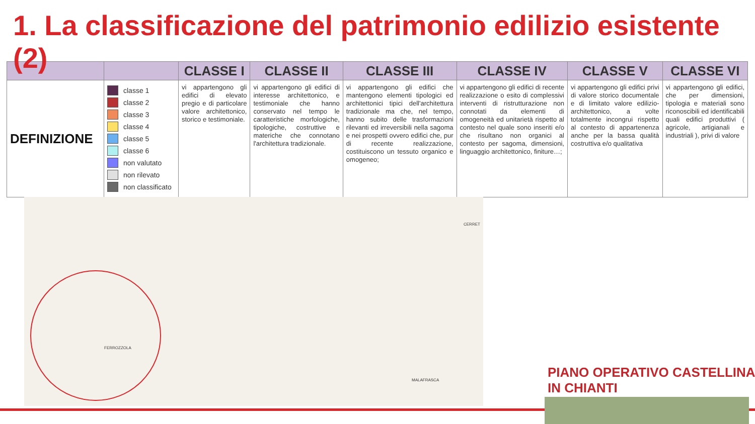1. La classificazione del patrimonio edilizio esistente (2)
| | | CLASSE I | CLASSE II | CLASSE III | CLASSE IV | CLASSE V | CLASSE VI |
| --- | --- | --- | --- | --- | --- | --- | --- |
| DEFINIZIONE | classe 1 classe 2 classe 3 classe 4 classe 5 classe 6 non valutato non rilevato non classificato | vi appartengono gli edifici di elevato pregio e di particolare valore architettonico, storico e testimoniale. | vi appartengono gli edifici di interesse architettonico, e testimoniale che hanno conservato nel tempo le caratteristiche morfologiche, tipologiche, costruttive e materiche che connotano l'architettura tradizionale. | vi appartengono gli edifici che mantengono elementi tipologici ed architettonici tipici dell'architettura tradizionale ma che, nel tempo, hanno subito delle trasformazioni rilevanti ed irreversibili nella sagoma e nei prospetti ovvero edifici che, pur di recente realizzazione, costituiscono un tessuto organico e omogeneo; | vi appartengono gli edifici di recente realizzazione o esito di complessivi interventi di ristrutturazione non connotati da elementi di omogeneità ed unitarietà rispetto al contesto nel quale sono inseriti e/o che risultano non organici al contesto per sagoma, dimensioni, linguaggio architettonico, finiture…; | vi appartengono gli edifici privi di valore storico documentale e di limitato valore edilizio-architettonico, a volte totalmente incongrui rispetto al contesto di appartenenza anche per la bassa qualità costruttiva e/o qualitativa | vi appartengono gli edifici, che per dimensioni, tipologia e materiali sono riconoscibili ed identificabili quali edifici produttivi ( agricole, artigianali e industriali ), privi di valore |
FERROZZOLA
CERRET
MALAFRASCA
PIANO OPERATIVO CASTELLINA IN CHIANTI